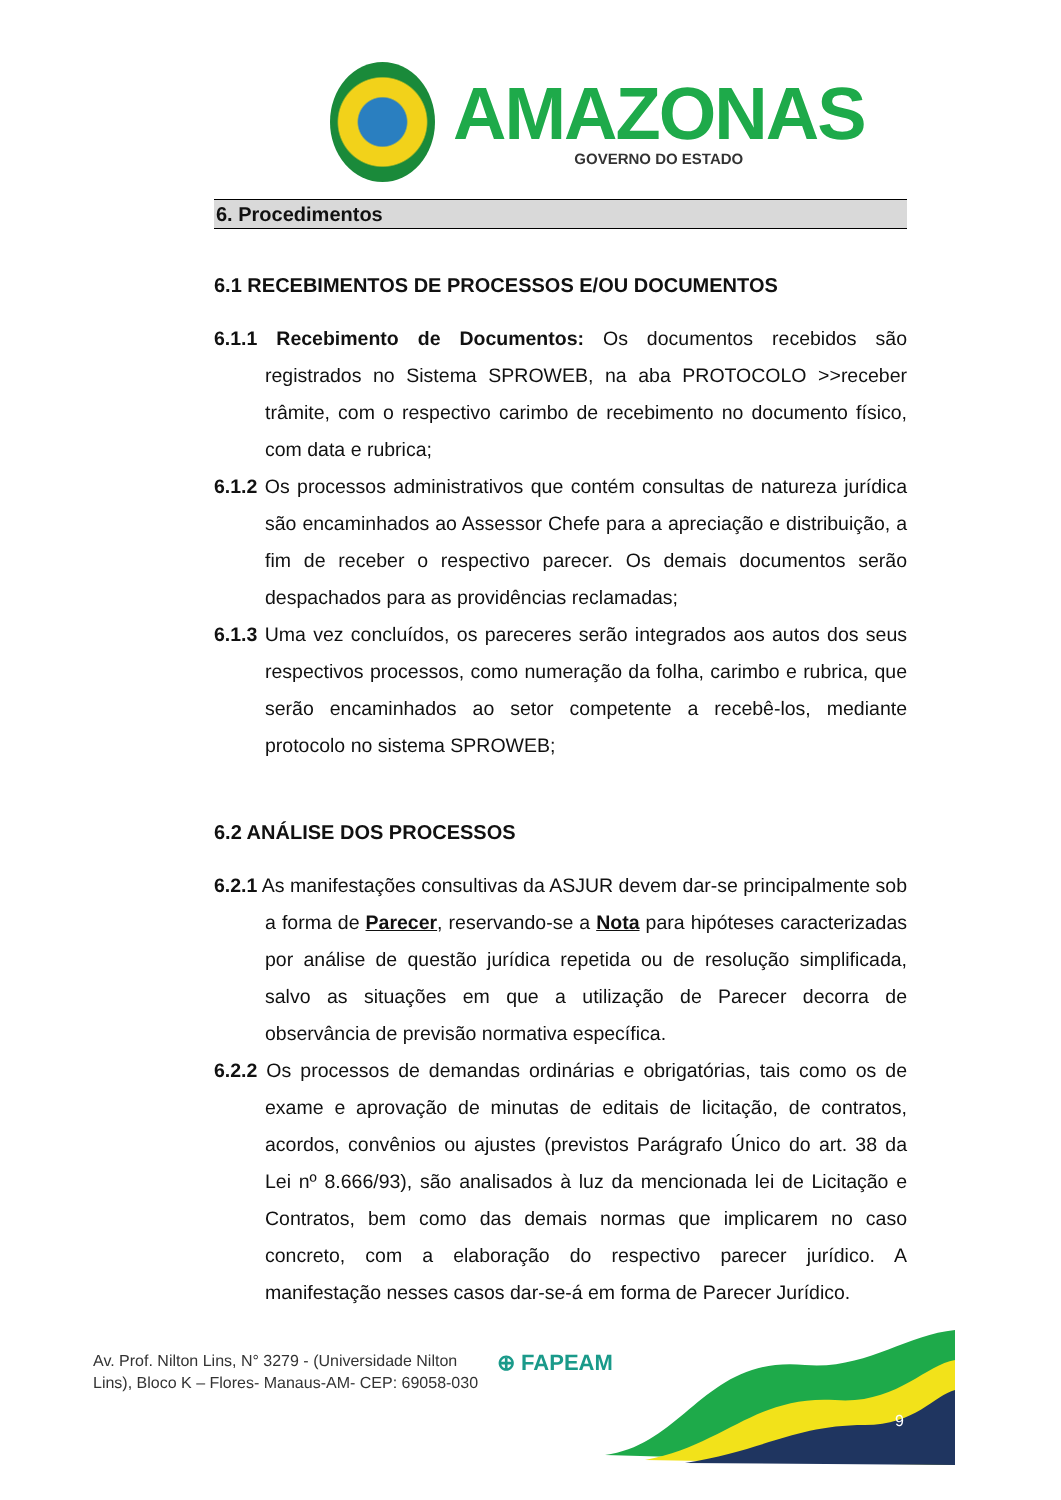AMAZONAS
GOVERNO DO ESTADO
6. Procedimentos
6.1 RECEBIMENTOS DE PROCESSOS E/OU DOCUMENTOS
6.1.1 Recebimento de Documentos: Os documentos recebidos são registrados no Sistema SPROWEB, na aba PROTOCOLO >>receber trâmite, com o respectivo carimbo de recebimento no documento físico, com data e rubrica;
6.1.2 Os processos administrativos que contém consultas de natureza jurídica são encaminhados ao Assessor Chefe para a apreciação e distribuição, a fim de receber o respectivo parecer. Os demais documentos serão despachados para as providências reclamadas;
6.1.3 Uma vez concluídos, os pareceres serão integrados aos autos dos seus respectivos processos, como numeração da folha, carimbo e rubrica, que serão encaminhados ao setor competente a recebê-los, mediante protocolo no sistema SPROWEB;
6.2 ANÁLISE DOS PROCESSOS
6.2.1 As manifestações consultivas da ASJUR devem dar-se principalmente sob a forma de Parecer, reservando-se a Nota para hipóteses caracterizadas por análise de questão jurídica repetida ou de resolução simplificada, salvo as situações em que a utilização de Parecer decorra de observância de previsão normativa específica.
6.2.2 Os processos de demandas ordinárias e obrigatórias, tais como os de exame e aprovação de minutas de editais de licitação, de contratos, acordos, convênios ou ajustes (previstos Parágrafo Único do art. 38 da Lei nº 8.666/93), são analisados à luz da mencionada lei de Licitação e Contratos, bem como das demais normas que implicarem no caso concreto, com a elaboração do respectivo parecer jurídico. A manifestação nesses casos dar-se-á em forma de Parecer Jurídico.
Av. Prof. Nilton Lins, N° 3279 - (Universidade Nilton
Lins), Bloco K – Flores- Manaus-AM- CEP: 69058-030
⊕ FAPEAM
9